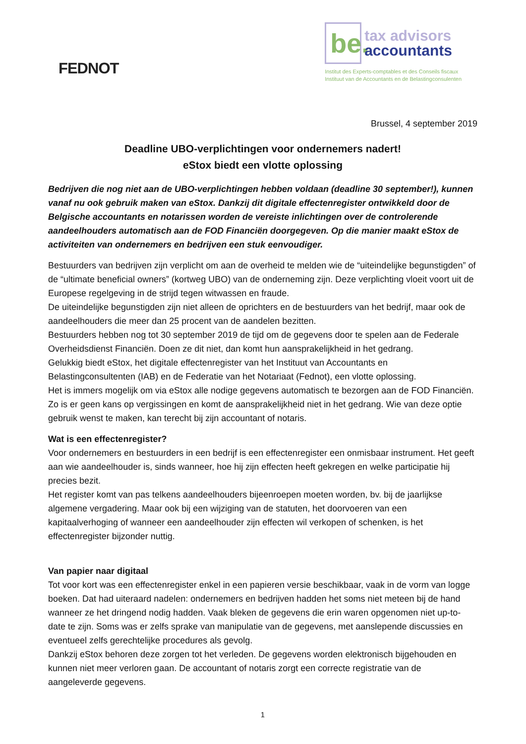FEDNOT
be.
tax advisors
accountants
Institut des Experts-comptables et des Conseils fiscaux
Instituut van de Accountants en de Belastingconsulenten
Brussel, 4 september 2019
Deadline UBO-verplichtingen voor ondernemers nadert!
eStox biedt een vlotte oplossing
Bedrijven die nog niet aan de UBO-verplichtingen hebben voldaan (deadline 30 september!), kunnen vanaf nu ook gebruik maken van eStox. Dankzij dit digitale effectenregister ontwikkeld door de Belgische accountants en notarissen worden de vereiste inlichtingen over de controlerende aandeelhouders automatisch aan de FOD Financiën doorgegeven. Op die manier maakt eStox de activiteiten van ondernemers en bedrijven een stuk eenvoudiger.
Bestuurders van bedrijven zijn verplicht om aan de overheid te melden wie de “uiteindelijke begunstigden” of de “ultimate beneficial owners” (kortweg UBO) van de onderneming zijn. Deze verplichting vloeit voort uit de Europese regelgeving in de strijd tegen witwassen en fraude.
De uiteindelijke begunstigden zijn niet alleen de oprichters en de bestuurders van het bedrijf, maar ook de aandeelhouders die meer dan 25 procent van de aandelen bezitten.
Bestuurders hebben nog tot 30 september 2019 de tijd om de gegevens door te spelen aan de Federale Overheidsdienst Financiën. Doen ze dit niet, dan komt hun aansprakelijkheid in het gedrang.
Gelukkig biedt eStox, het digitale effectenregister van het Instituut van Accountants en Belastingconsultenten (IAB) en de Federatie van het Notariaat (Fednot), een vlotte oplossing.
Het is immers mogelijk om via eStox alle nodige gegevens automatisch te bezorgen aan de FOD Financiën. Zo is er geen kans op vergissingen en komt de aansprakelijkheid niet in het gedrang. Wie van deze optie gebruik wenst te maken, kan terecht bij zijn accountant of notaris.
Wat is een effectenregister?
Voor ondernemers en bestuurders in een bedrijf is een effectenregister een onmisbaar instrument. Het geeft aan wie aandeelhouder is, sinds wanneer, hoe hij zijn effecten heeft gekregen en welke participatie hij precies bezit.
Het register komt van pas telkens aandeelhouders bijeenroepen moeten worden, bv. bij de jaarlijkse algemene vergadering. Maar ook bij een wijziging van de statuten, het doorvoeren van een kapitaalverhoging of wanneer een aandeelhouder zijn effecten wil verkopen of schenken, is het effectenregister bijzonder nuttig.
Van papier naar digitaal
Tot voor kort was een effectenregister enkel in een papieren versie beschikbaar, vaak in de vorm van logge boeken. Dat had uiteraard nadelen: ondernemers en bedrijven hadden het soms niet meteen bij de hand wanneer ze het dringend nodig hadden. Vaak bleken de gegevens die erin waren opgenomen niet up-to-date te zijn. Soms was er zelfs sprake van manipulatie van de gegevens, met aanslepende discussies en eventueel zelfs gerechtelijke procedures als gevolg.
Dankzij eStox behoren deze zorgen tot het verleden. De gegevens worden elektronisch bijgehouden en kunnen niet meer verloren gaan. De accountant of notaris zorgt een correcte registratie van de aangeleverde gegevens.
1